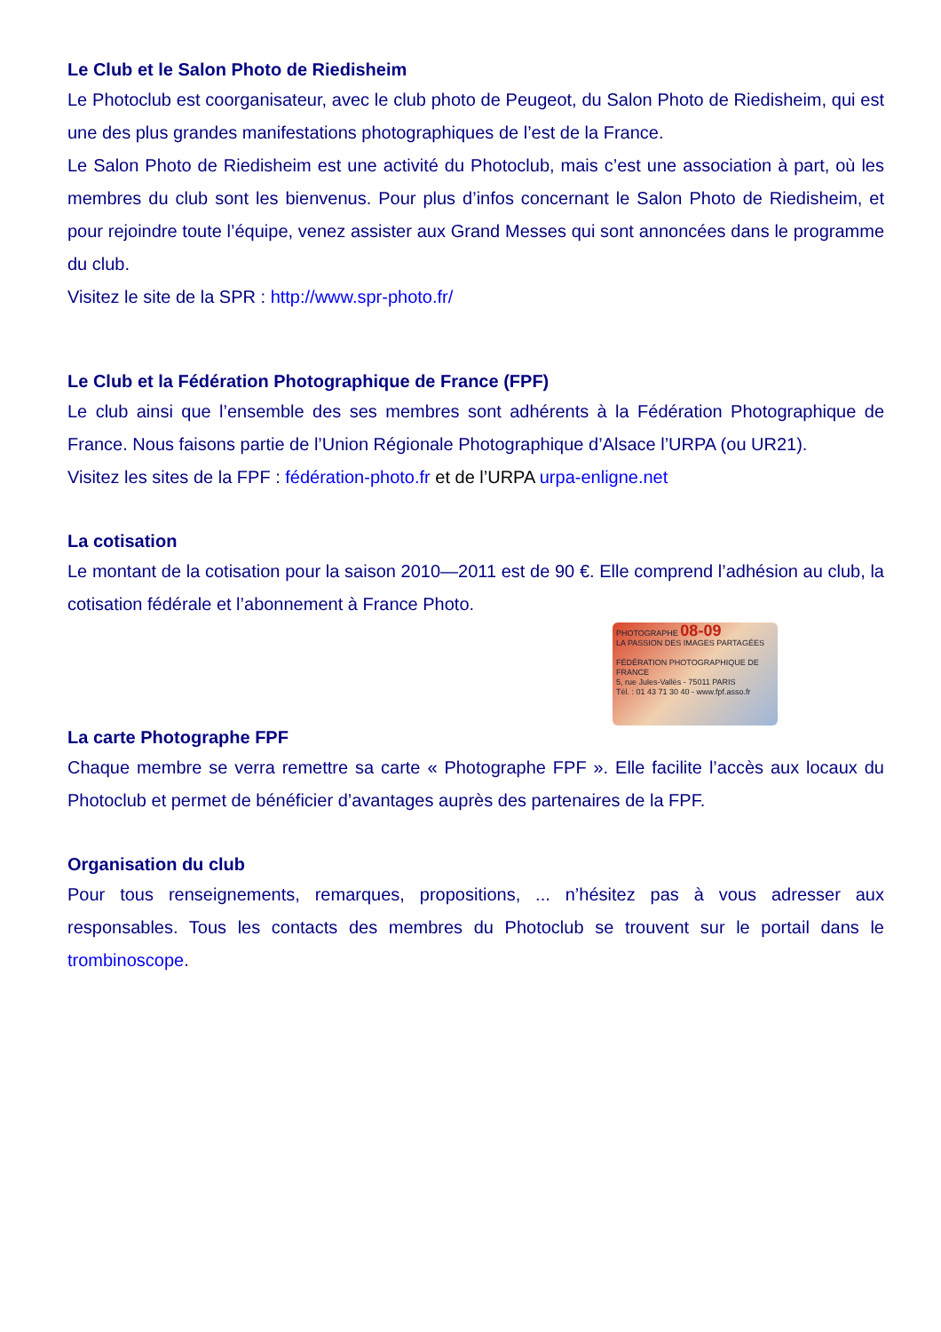Le Club et le Salon Photo de Riedisheim
Le Photoclub est coorganisateur, avec le club photo de Peugeot, du Salon Photo de Riedisheim, qui est une des plus grandes manifestations photographiques de l’est de la France.
Le Salon Photo de Riedisheim est une activité du Photoclub, mais c’est une association à part, où les membres du club sont les bienvenus. Pour plus d’infos concernant le Salon Photo de Riedisheim, et pour rejoindre toute l’équipe, venez assister aux Grand Messes qui sont annoncées dans le programme du club.
Visitez le site de la SPR : http://www.spr-photo.fr/
Le Club et la Fédération Photographique de France (FPF)
Le club ainsi que l’ensemble des ses membres sont adhérents à la Fédération Photographique de France. Nous faisons partie de l’Union Régionale Photographique d’Alsace l’URPA (ou UR21).
Visitez les sites de la FPF : fédération-photo.fr et de l’URPA urpa-enligne.net
La cotisation
Le montant de la cotisation pour la saison 2010—2011 est de 90 €. Elle comprend l’adhésion au club, la cotisation fédérale et l’abonnement à France Photo.
PHOTOGRAPHE 08-09
LA PASSION DES IMAGES PARTAGÉES
FÉDÉRATION PHOTOGRAPHIQUE DE FRANCE
5, rue Jules-Vallès - 75011 PARIS
Tél. : 01 43 71 30 40 - www.fpf.asso.fr
La carte Photographe FPF
Chaque membre se verra remettre sa carte « Photographe FPF ». Elle facilite l’accès aux locaux du Photoclub et permet de bénéficier d’avantages auprès des partenaires de la FPF.
Organisation du club
Pour tous renseignements, remarques, propositions, ... n’hésitez pas à vous adresser aux responsables. Tous les contacts des membres du Photoclub se trouvent sur le portail dans le trombinoscope.